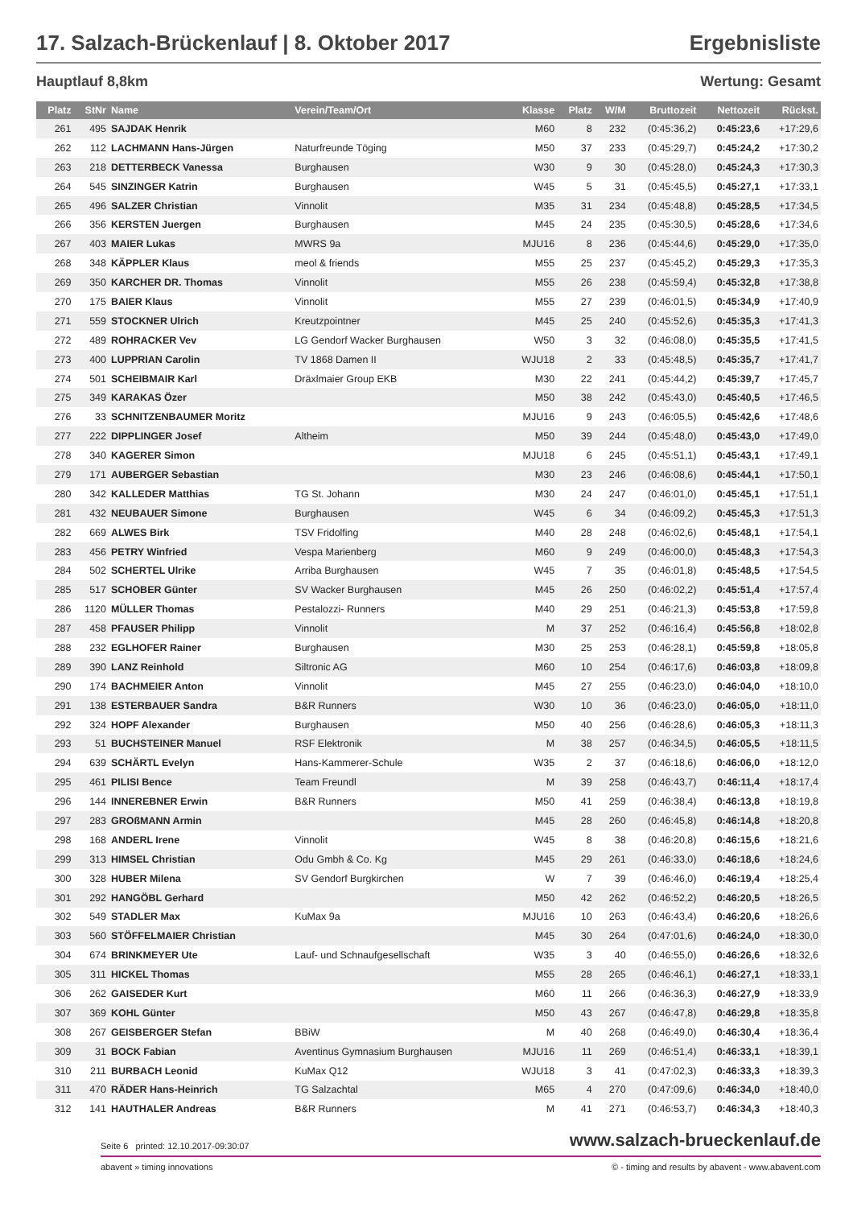17. Salzach-Brückenlauf | 8. Oktober 2017 Ergebnisliste
Hauptlauf 8,8km Wertung: Gesamt
| Platz | StNr | Name | Verein/Team/Ort | Klasse | Platz | W/M | Bruttozeit | Nettozeit | Rückst. |
| --- | --- | --- | --- | --- | --- | --- | --- | --- | --- |
| 261 | 495 | SAJDAK Henrik | | M60 | 8 | 232 | (0:45:36,2) | 0:45:23,6 | +17:29,6 |
| 262 | 112 | LACHMANN Hans-Jürgen | Naturfreunde Töging | M50 | 37 | 233 | (0:45:29,7) | 0:45:24,2 | +17:30,2 |
| 263 | 218 | DETTERBECK Vanessa | Burghausen | W30 | 9 | 30 | (0:45:28,0) | 0:45:24,3 | +17:30,3 |
| 264 | 545 | SINZINGER Katrin | Burghausen | W45 | 5 | 31 | (0:45:45,5) | 0:45:27,1 | +17:33,1 |
| 265 | 496 | SALZER Christian | Vinnolit | M35 | 31 | 234 | (0:45:48,8) | 0:45:28,5 | +17:34,5 |
| 266 | 356 | KERSTEN Juergen | Burghausen | M45 | 24 | 235 | (0:45:30,5) | 0:45:28,6 | +17:34,6 |
| 267 | 403 | MAIER Lukas | MWRS 9a | MJU16 | 8 | 236 | (0:45:44,6) | 0:45:29,0 | +17:35,0 |
| 268 | 348 | KÄPPLER Klaus | meol & friends | M55 | 25 | 237 | (0:45:45,2) | 0:45:29,3 | +17:35,3 |
| 269 | 350 | KARCHER DR. Thomas | Vinnolit | M55 | 26 | 238 | (0:45:59,4) | 0:45:32,8 | +17:38,8 |
| 270 | 175 | BAIER Klaus | Vinnolit | M55 | 27 | 239 | (0:46:01,5) | 0:45:34,9 | +17:40,9 |
| 271 | 559 | STOCKNER Ulrich | Kreutzpointner | M45 | 25 | 240 | (0:45:52,6) | 0:45:35,3 | +17:41,3 |
| 272 | 489 | ROHRACKER Vev | LG Gendorf Wacker Burghausen | W50 | 3 | 32 | (0:46:08,0) | 0:45:35,5 | +17:41,5 |
| 273 | 400 | LUPPRIAN Carolin | TV 1868 Damen II | WJU18 | 2 | 33 | (0:45:48,5) | 0:45:35,7 | +17:41,7 |
| 274 | 501 | SCHEIBMAIR Karl | Dräxlmaier Group EKB | M30 | 22 | 241 | (0:45:44,2) | 0:45:39,7 | +17:45,7 |
| 275 | 349 | KARAKAS Özer | | M50 | 38 | 242 | (0:45:43,0) | 0:45:40,5 | +17:46,5 |
| 276 | 33 | SCHNITZENBAUMER Moritz | | MJU16 | 9 | 243 | (0:46:05,5) | 0:45:42,6 | +17:48,6 |
| 277 | 222 | DIPPLINGER Josef | Altheim | M50 | 39 | 244 | (0:45:48,0) | 0:45:43,0 | +17:49,0 |
| 278 | 340 | KAGERER Simon | | MJU18 | 6 | 245 | (0:45:51,1) | 0:45:43,1 | +17:49,1 |
| 279 | 171 | AUBERGER Sebastian | | M30 | 23 | 246 | (0:46:08,6) | 0:45:44,1 | +17:50,1 |
| 280 | 342 | KALLEDER Matthias | TG St. Johann | M30 | 24 | 247 | (0:46:01,0) | 0:45:45,1 | +17:51,1 |
| 281 | 432 | NEUBAUER Simone | Burghausen | W45 | 6 | 34 | (0:46:09,2) | 0:45:45,3 | +17:51,3 |
| 282 | 669 | ALWES Birk | TSV Fridolfing | M40 | 28 | 248 | (0:46:02,6) | 0:45:48,1 | +17:54,1 |
| 283 | 456 | PETRY Winfried | Vespa Marienberg | M60 | 9 | 249 | (0:46:00,0) | 0:45:48,3 | +17:54,3 |
| 284 | 502 | SCHERTEL Ulrike | Arriba Burghausen | W45 | 7 | 35 | (0:46:01,8) | 0:45:48,5 | +17:54,5 |
| 285 | 517 | SCHOBER Günter | SV Wacker Burghausen | M45 | 26 | 250 | (0:46:02,2) | 0:45:51,4 | +17:57,4 |
| 286 | 1120 | MÜLLER Thomas | Pestalozzi- Runners | M40 | 29 | 251 | (0:46:21,3) | 0:45:53,8 | +17:59,8 |
| 287 | 458 | PFAUSER Philipp | Vinnolit | M | 37 | 252 | (0:46:16,4) | 0:45:56,8 | +18:02,8 |
| 288 | 232 | EGLHOFER Rainer | Burghausen | M30 | 25 | 253 | (0:46:28,1) | 0:45:59,8 | +18:05,8 |
| 289 | 390 | LANZ Reinhold | Siltronic AG | M60 | 10 | 254 | (0:46:17,6) | 0:46:03,8 | +18:09,8 |
| 290 | 174 | BACHMEIER Anton | Vinnolit | M45 | 27 | 255 | (0:46:23,0) | 0:46:04,0 | +18:10,0 |
| 291 | 138 | ESTERBAUER Sandra | B&R Runners | W30 | 10 | 36 | (0:46:23,0) | 0:46:05,0 | +18:11,0 |
| 292 | 324 | HOPF Alexander | Burghausen | M50 | 40 | 256 | (0:46:28,6) | 0:46:05,3 | +18:11,3 |
| 293 | 51 | BUCHSTEINER Manuel | RSF Elektronik | M | 38 | 257 | (0:46:34,5) | 0:46:05,5 | +18:11,5 |
| 294 | 639 | SCHÄRTL Evelyn | Hans-Kammerer-Schule | W35 | 2 | 37 | (0:46:18,6) | 0:46:06,0 | +18:12,0 |
| 295 | 461 | PILISI Bence | Team Freundl | M | 39 | 258 | (0:46:43,7) | 0:46:11,4 | +18:17,4 |
| 296 | 144 | INNEREBNER Erwin | B&R Runners | M50 | 41 | 259 | (0:46:38,4) | 0:46:13,8 | +18:19,8 |
| 297 | 283 | GROßMANN Armin | | M45 | 28 | 260 | (0:46:45,8) | 0:46:14,8 | +18:20,8 |
| 298 | 168 | ANDERL Irene | Vinnolit | W45 | 8 | 38 | (0:46:20,8) | 0:46:15,6 | +18:21,6 |
| 299 | 313 | HIMSEL Christian | Odu Gmbh & Co. Kg | M45 | 29 | 261 | (0:46:33,0) | 0:46:18,6 | +18:24,6 |
| 300 | 328 | HUBER Milena | SV Gendorf Burgkirchen | W | 7 | 39 | (0:46:46,0) | 0:46:19,4 | +18:25,4 |
| 301 | 292 | HANGÖBL Gerhard | | M50 | 42 | 262 | (0:46:52,2) | 0:46:20,5 | +18:26,5 |
| 302 | 549 | STADLER Max | KuMax 9a | MJU16 | 10 | 263 | (0:46:43,4) | 0:46:20,6 | +18:26,6 |
| 303 | 560 | STÖFFELMAIER Christian | | M45 | 30 | 264 | (0:47:01,6) | 0:46:24,0 | +18:30,0 |
| 304 | 674 | BRINKMEYER Ute | Lauf- und Schnaufgesellschaft | W35 | 3 | 40 | (0:46:55,0) | 0:46:26,6 | +18:32,6 |
| 305 | 311 | HICKEL Thomas | | M55 | 28 | 265 | (0:46:46,1) | 0:46:27,1 | +18:33,1 |
| 306 | 262 | GAISEDER Kurt | | M60 | 11 | 266 | (0:46:36,3) | 0:46:27,9 | +18:33,9 |
| 307 | 369 | KOHL Günter | | M50 | 43 | 267 | (0:46:47,8) | 0:46:29,8 | +18:35,8 |
| 308 | 267 | GEISBERGER Stefan | BBiW | M | 40 | 268 | (0:46:49,0) | 0:46:30,4 | +18:36,4 |
| 309 | 31 | BOCK Fabian | Aventinus Gymnasium Burghausen | MJU16 | 11 | 269 | (0:46:51,4) | 0:46:33,1 | +18:39,1 |
| 310 | 211 | BURBACH Leonid | KuMax Q12 | WJU18 | 3 | 41 | (0:47:02,3) | 0:46:33,3 | +18:39,3 |
| 311 | 470 | RÄDER Hans-Heinrich | TG Salzachtal | M65 | 4 | 270 | (0:47:09,6) | 0:46:34,0 | +18:40,0 |
| 312 | 141 | HAUTHALER Andreas | B&R Runners | M | 41 | 271 | (0:46:53,7) | 0:46:34,3 | +18:40,3 |
Seite 6 printed: 12.10.2017-09:30:07 www.salzach-brueckenlauf.de
abavent » timing innovations © - timing and results by abavent - www.abavent.com